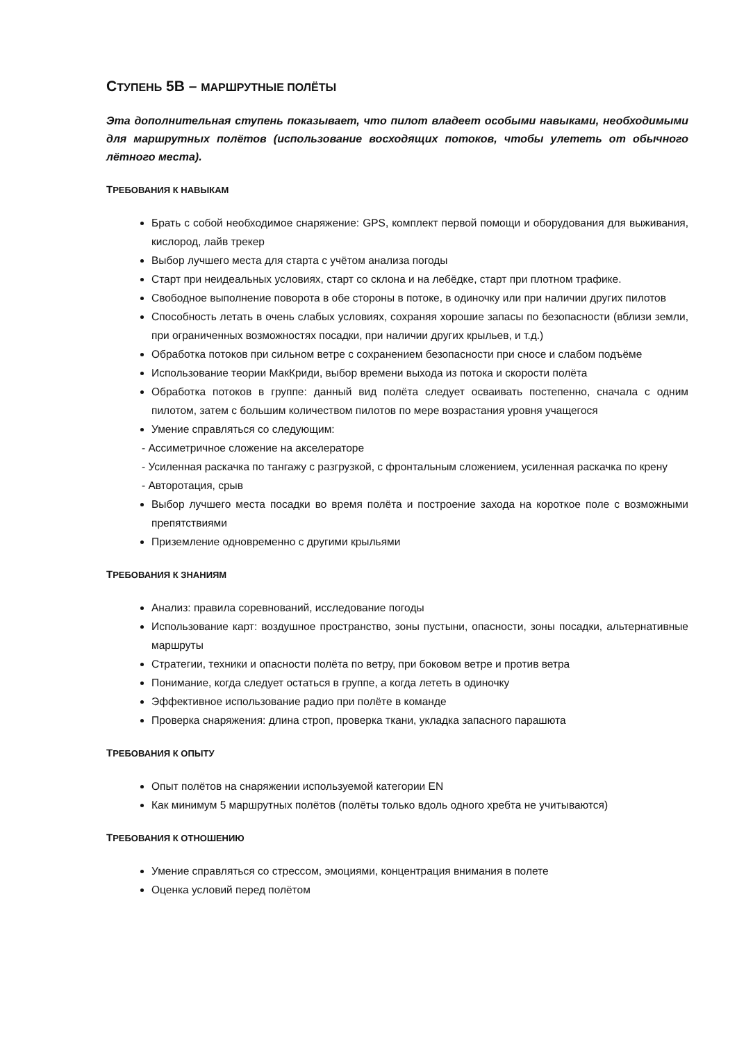СТУПЕНЬ 5B – МАРШРУТНЫЕ ПОЛЁТЫ
Эта дополнительная ступень показывает, что пилот владеет особыми навыками, необходимыми для маршрутных полётов (использование восходящих потоков, чтобы улететь от обычного лётного места).
ТРЕБОВАНИЯ К НАВЫКАМ
Брать с собой необходимое снаряжение: GPS, комплект первой помощи и оборудования для выживания, кислород, лайв трекер
Выбор лучшего места для старта с учётом анализа погоды
Старт при неидеальных условиях, старт со склона и на лебёдке, старт при плотном трафике.
Свободное выполнение поворота в обе стороны в потоке, в одиночку или при наличии других пилотов
Способность летать в очень слабых условиях, сохраняя хорошие запасы по безопасности (вблизи земли, при ограниченных возможностях посадки, при наличии других крыльев, и т.д.)
Обработка потоков при сильном ветре с сохранением безопасности при сносе и слабом подъёме
Использование теории МакКриди, выбор времени выхода из потока и скорости полёта
Обработка потоков в группе: данный вид полёта следует осваивать постепенно, сначала с одним пилотом, затем с большим количеством пилотов по мере возрастания уровня учащегося
Умение справляться со следующим:
- Ассиметричное сложение на акселераторе
- Усиленная раскачка по тангажу с разгрузкой, с фронтальным сложением, усиленная раскачка по крену
- Авторотация, срыв
Выбор лучшего места посадки во время полёта и построение захода на короткое поле с возможными препятствиями
Приземление одновременно с другими крыльями
ТРЕБОВАНИЯ К ЗНАНИЯМ
Анализ: правила соревнований, исследование погоды
Использование карт: воздушное пространство, зоны пустыни, опасности, зоны посадки, альтернативные маршруты
Стратегии, техники и опасности полёта по ветру, при боковом ветре и против ветра
Понимание, когда следует остаться в группе, а когда лететь в одиночку
Эффективное использование радио при полёте в команде
Проверка снаряжения: длина строп, проверка ткани, укладка запасного парашюта
ТРЕБОВАНИЯ К ОПЫТУ
Опыт полётов на снаряжении используемой категории EN
Как минимум 5 маршрутных полётов (полёты только вдоль одного хребта не учитываются)
ТРЕБОВАНИЯ К ОТНОШЕНИЮ
Умение справляться со стрессом, эмоциями, концентрация внимания в полете
Оценка условий перед полётом